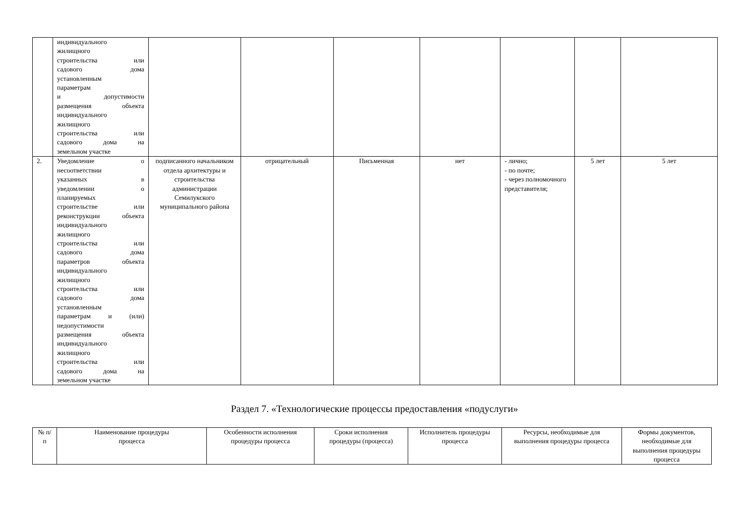| | индивидуального жилищного строительства или садового дома установленным параметрам и допустимости размещения объекта индивидуального жилищного строительства или садового дома на земельном участке | | | | | | | |
| 2. | Уведомление о несоответствии указанных в уведомлении о планируемых строительстве или реконструкции объекта индивидуального жилищного строительства или садового дома параметров объекта индивидуального жилищного строительства или садового дома установленным параметрам и (или) недопустимости размещения объекта индивидуального жилищного строительства или садового дома на земельном участке | подписанного начальником отдела архитектуры и строительства администрации Семилукского муниципального района | отрицательный | Письменная | нет | - лично; - по почте; - через полномочного представителя; | 5 лет | 5 лет |
Раздел 7. «Технологические процессы предоставления «подуслуги»
| № п/п | Наименование процедуры процесса | Особенности исполнения процедуры процесса | Сроки исполнения процедуры (процесса) | Исполнитель процедуры процесса | Ресурсы, необходимые для выполнения процедуры процесса | Формы документов, необходимые для выполнения процедуры процесса |
| --- | --- | --- | --- | --- | --- | --- |